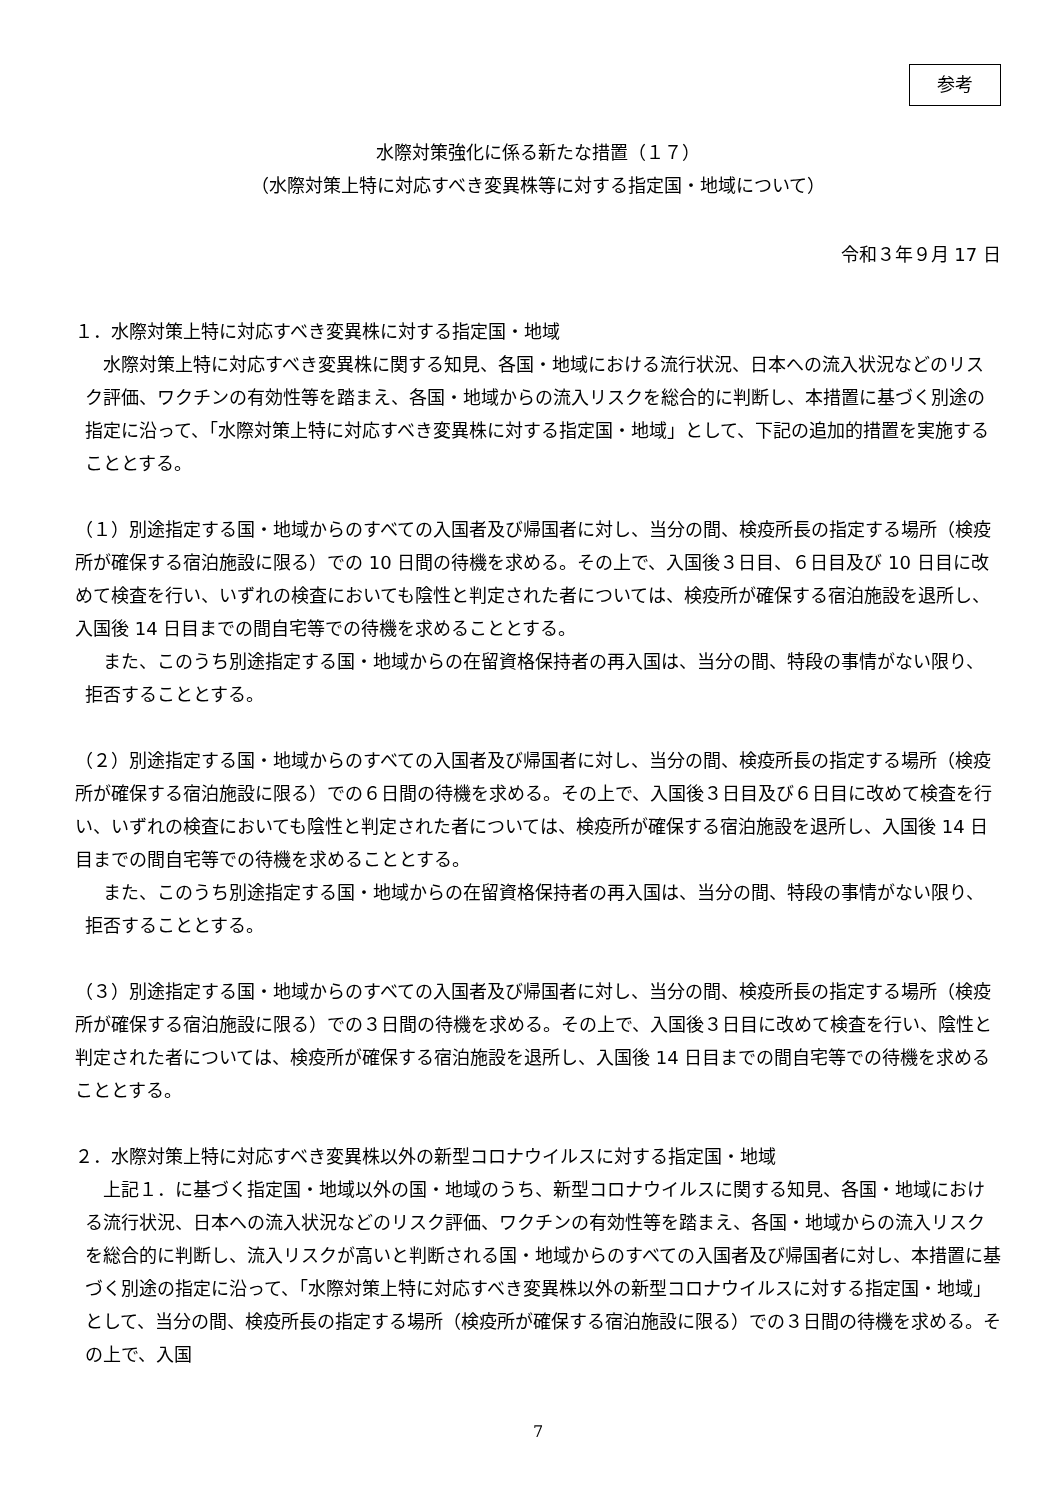参考
水際対策強化に係る新たな措置（１７）
（水際対策上特に対応すべき変異株等に対する指定国・地域について）
令和３年９月 17 日
１．水際対策上特に対応すべき変異株に対する指定国・地域
　水際対策上特に対応すべき変異株に関する知見、各国・地域における流行状況、日本への流入状況などのリスク評価、ワクチンの有効性等を踏まえ、各国・地域からの流入リスクを総合的に判断し、本措置に基づく別途の指定に沿って、「水際対策上特に対応すべき変異株に対する指定国・地域」として、下記の追加的措置を実施することとする。
（１）別途指定する国・地域からのすべての入国者及び帰国者に対し、当分の間、検疫所長の指定する場所（検疫所が確保する宿泊施設に限る）での 10 日間の待機を求める。その上で、入国後３日目、６日目及び 10 日目に改めて検査を行い、いずれの検査においても陰性と判定された者については、検疫所が確保する宿泊施設を退所し、入国後 14 日目までの間自宅等での待機を求めることとする。
　また、このうち別途指定する国・地域からの在留資格保持者の再入国は、当分の間、特段の事情がない限り、拒否することとする。
（２）別途指定する国・地域からのすべての入国者及び帰国者に対し、当分の間、検疫所長の指定する場所（検疫所が確保する宿泊施設に限る）での６日間の待機を求める。その上で、入国後３日目及び６日目に改めて検査を行い、いずれの検査においても陰性と判定された者については、検疫所が確保する宿泊施設を退所し、入国後 14 日目までの間自宅等での待機を求めることとする。
　また、このうち別途指定する国・地域からの在留資格保持者の再入国は、当分の間、特段の事情がない限り、拒否することとする。
（３）別途指定する国・地域からのすべての入国者及び帰国者に対し、当分の間、検疫所長の指定する場所（検疫所が確保する宿泊施設に限る）での３日間の待機を求める。その上で、入国後３日目に改めて検査を行い、陰性と判定された者については、検疫所が確保する宿泊施設を退所し、入国後 14 日目までの間自宅等での待機を求めることとする。
２．水際対策上特に対応すべき変異株以外の新型コロナウイルスに対する指定国・地域
　上記１．に基づく指定国・地域以外の国・地域のうち、新型コロナウイルスに関する知見、各国・地域における流行状況、日本への流入状況などのリスク評価、ワクチンの有効性等を踏まえ、各国・地域からの流入リスクを総合的に判断し、流入リスクが高いと判断される国・地域からのすべての入国者及び帰国者に対し、本措置に基づく別途の指定に沿って、「水際対策上特に対応すべき変異株以外の新型コロナウイルスに対する指定国・地域」として、当分の間、検疫所長の指定する場所（検疫所が確保する宿泊施設に限る）での３日間の待機を求める。その上で、入国
7